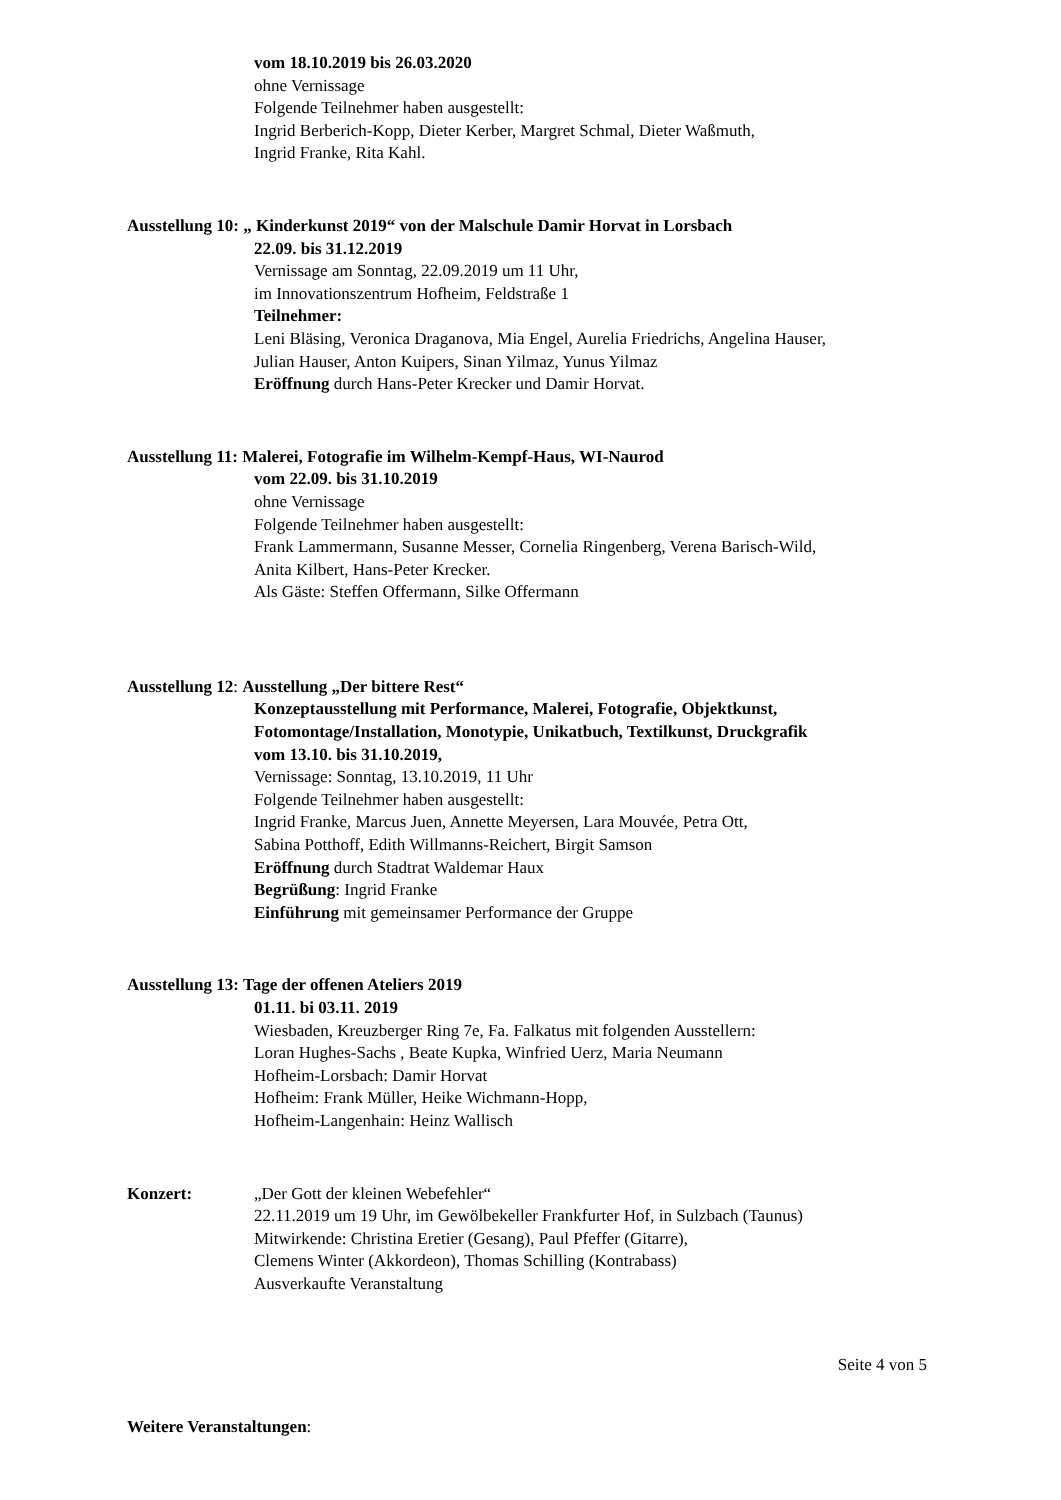vom 18.10.2019 bis 26.03.2020
ohne Vernissage
Folgende Teilnehmer haben ausgestellt:
Ingrid Berberich-Kopp, Dieter Kerber, Margret Schmal, Dieter Waßmuth,
Ingrid Franke, Rita Kahl.
Ausstellung 10: „ Kinderkunst 2019“ von der Malschule Damir Horvat in Lorsbach
22.09. bis 31.12.2019
Vernissage am Sonntag, 22.09.2019 um 11 Uhr,
im Innovationszentrum Hofheim, Feldstraße 1
Teilnehmer:
Leni Bläsing, Veronica Draganova, Mia Engel, Aurelia Friedrichs, Angelina Hauser,
Julian Hauser, Anton Kuipers, Sinan Yilmaz, Yunus Yilmaz
Eröffnung durch Hans-Peter Krecker und Damir Horvat.
Ausstellung 11: Malerei, Fotografie im Wilhelm-Kempf-Haus, WI-Naurod
vom 22.09. bis 31.10.2019
ohne Vernissage
Folgende Teilnehmer haben ausgestellt:
Frank Lammermann, Susanne Messer, Cornelia Ringenberg, Verena Barisch-Wild,
Anita Kilbert, Hans-Peter Krecker.
Als Gäste: Steffen Offermann, Silke Offermann
Ausstellung 12: Ausstellung „Der bittere Rest“
Konzeptausstellung mit Performance, Malerei, Fotografie, Objektkunst,
Fotomontage/Installation, Monotypie, Unikatbuch, Textilkunst, Druckgrafik
vom 13.10. bis 31.10.2019,
Vernissage: Sonntag, 13.10.2019, 11 Uhr
Folgende Teilnehmer haben ausgestellt:
Ingrid Franke, Marcus Juen, Annette Meyersen, Lara Mouvée, Petra Ott,
Sabina Potthoff, Edith Willmanns-Reichert, Birgit Samson
Eröffnung durch Stadtrat Waldemar Haux
Begrüßung: Ingrid Franke
Einführung mit gemeinsamer Performance der Gruppe
Ausstellung 13: Tage der offenen Ateliers 2019
01.11. bi 03.11. 2019
Wiesbaden, Kreuzberger Ring 7e, Fa. Falkatus mit folgenden Ausstellern:
Loran Hughes-Sachs , Beate Kupka, Winfried Uerz, Maria Neumann
Hofheim-Lorsbach: Damir Horvat
Hofheim: Frank Müller, Heike Wichmann-Hopp,
Hofheim-Langenhain: Heinz Wallisch
Konzert: „Der Gott der kleinen Webefehler“
22.11.2019 um 19 Uhr, im Gewölbekeller Frankfurter Hof, in Sulzbach (Taunus)
Mitwirkende: Christina Eretier (Gesang), Paul Pfeffer (Gitarre),
Clemens Winter (Akkordeon), Thomas Schilling (Kontrabass)
Ausverkaufte Veranstaltung
Seite 4 von 5
Weitere Veranstaltungen: